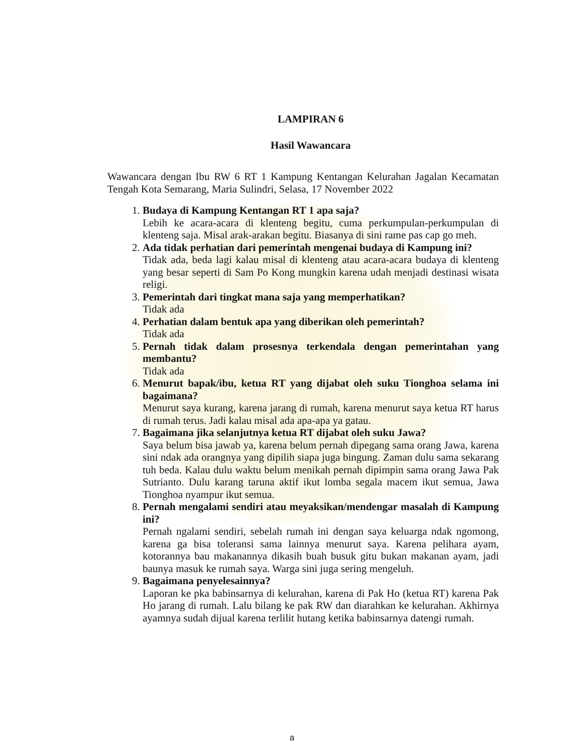LAMPIRAN 6
Hasil Wawancara
Wawancara dengan Ibu RW 6 RT 1 Kampung Kentangan Kelurahan Jagalan Kecamatan Tengah Kota Semarang, Maria Sulindri, Selasa, 17 November 2022
1.
Budaya di Kampung Kentangan RT 1 apa saja?
Lebih ke acara-acara di klenteng begitu, cuma perkumpulan-perkumpulan di klenteng saja. Misal arak-arakan begitu. Biasanya di sini rame pas cap go meh.
2.
Ada tidak perhatian dari pemerintah mengenai budaya di Kampung ini?
Tidak ada, beda lagi kalau misal di klenteng atau acara-acara budaya di klenteng yang besar seperti di Sam Po Kong mungkin karena udah menjadi destinasi wisata religi.
3.
Pemerintah dari tingkat mana saja yang memperhatikan?
Tidak ada
4.
Perhatian dalam bentuk apa yang diberikan oleh pemerintah?
Tidak ada
5.
Pernah tidak dalam prosesnya terkendala dengan pemerintahan yang membantu?
Tidak ada
6.
Menurut bapak/ibu, ketua RT yang dijabat oleh suku Tionghoa selama ini bagaimana?
Menurut saya kurang, karena jarang di rumah, karena menurut saya ketua RT harus di rumah terus. Jadi kalau misal ada apa-apa ya gatau.
7.
Bagaimana jika selanjutnya ketua RT dijabat oleh suku Jawa?
Saya belum bisa jawab ya, karena belum pernah dipegang sama orang Jawa, karena sini ndak ada orangnya yang dipilih siapa juga bingung. Zaman dulu sama sekarang tuh beda. Kalau dulu waktu belum menikah pernah dipimpin sama orang Jawa Pak Sutrianto. Dulu karang taruna aktif ikut lomba segala macem ikut semua, Jawa Tionghoa nyampur ikut semua.
8.
Pernah mengalami sendiri atau meyaksikan/mendengar masalah di Kampung ini?
Pernah ngalami sendiri, sebelah rumah ini dengan saya keluarga ndak ngomong, karena ga bisa toleransi sama lainnya menurut saya. Karena pelihara ayam, kotorannya bau makanannya dikasih buah busuk gitu bukan makanan ayam, jadi baunya masuk ke rumah saya. Warga sini juga sering mengeluh.
9.
Bagaimana penyelesainnya?
Laporan ke pka babinsarnya di kelurahan, karena di Pak Ho (ketua RT) karena Pak Ho jarang di rumah. Lalu bilang ke pak RW dan diarahkan ke kelurahan. Akhirnya ayamnya sudah dijual karena terlilit hutang ketika babinsarnya datengi rumah.
a